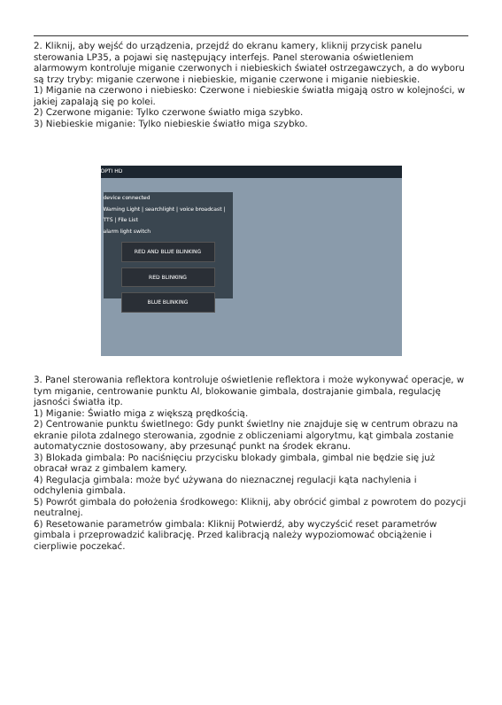2. Kliknij, aby wejść do urządzenia, przejdź do ekranu kamery, kliknij przycisk panelu sterowania LP35, a pojawi się następujący interfejs. Panel sterowania oświetleniem alarmowym kontroluje miganie czerwonych i niebieskich świateł ostrzegawczych, a do wyboru są trzy tryby: miganie czerwone i niebieskie, miganie czerwone i miganie niebieskie.
1) Miganie na czerwono i niebiesko: Czerwone i niebieskie światła migają ostro w kolejności, w jakiej zapalają się po kolei.
2) Czerwone miganie: Tylko czerwone światło miga szybko.
3) Niebieskie miganie: Tylko niebieskie światło miga szybko.
OPTI HD
device connected
Warning Light | searchlight | voice broadcast | TTS | File List
alarm light switch
RED AND BLUE BLINKING
RED BLINKING
BLUE BLINKING
3. Panel sterowania reflektora kontroluje oświetlenie reflektora i może wykonywać operacje, w tym miganie, centrowanie punktu AI, blokowanie gimbala, dostrajanie gimbala, regulację jasności światła itp.
1) Miganie: Światło miga z większą prędkością.
2) Centrowanie punktu świetlnego: Gdy punkt świetlny nie znajduje się w centrum obrazu na ekranie pilota zdalnego sterowania, zgodnie z obliczeniami algorytmu, kąt gimbala zostanie automatycznie dostosowany, aby przesunąć punkt na środek ekranu.
3) Blokada gimbala: Po naciśnięciu przycisku blokady gimbala, gimbal nie będzie się już obracał wraz z gimbalem kamery.
4) Regulacja gimbala: może być używana do nieznacznej regulacji kąta nachylenia i odchylenia gimbala.
5) Powrót gimbala do położenia środkowego: Kliknij, aby obrócić gimbal z powrotem do pozycji neutralnej.
6) Resetowanie parametrów gimbala: Kliknij Potwierdź, aby wyczyścić reset parametrów gimbala i przeprowadzić kalibrację. Przed kalibracją należy wypoziomować obciążenie i cierpliwie poczekać.